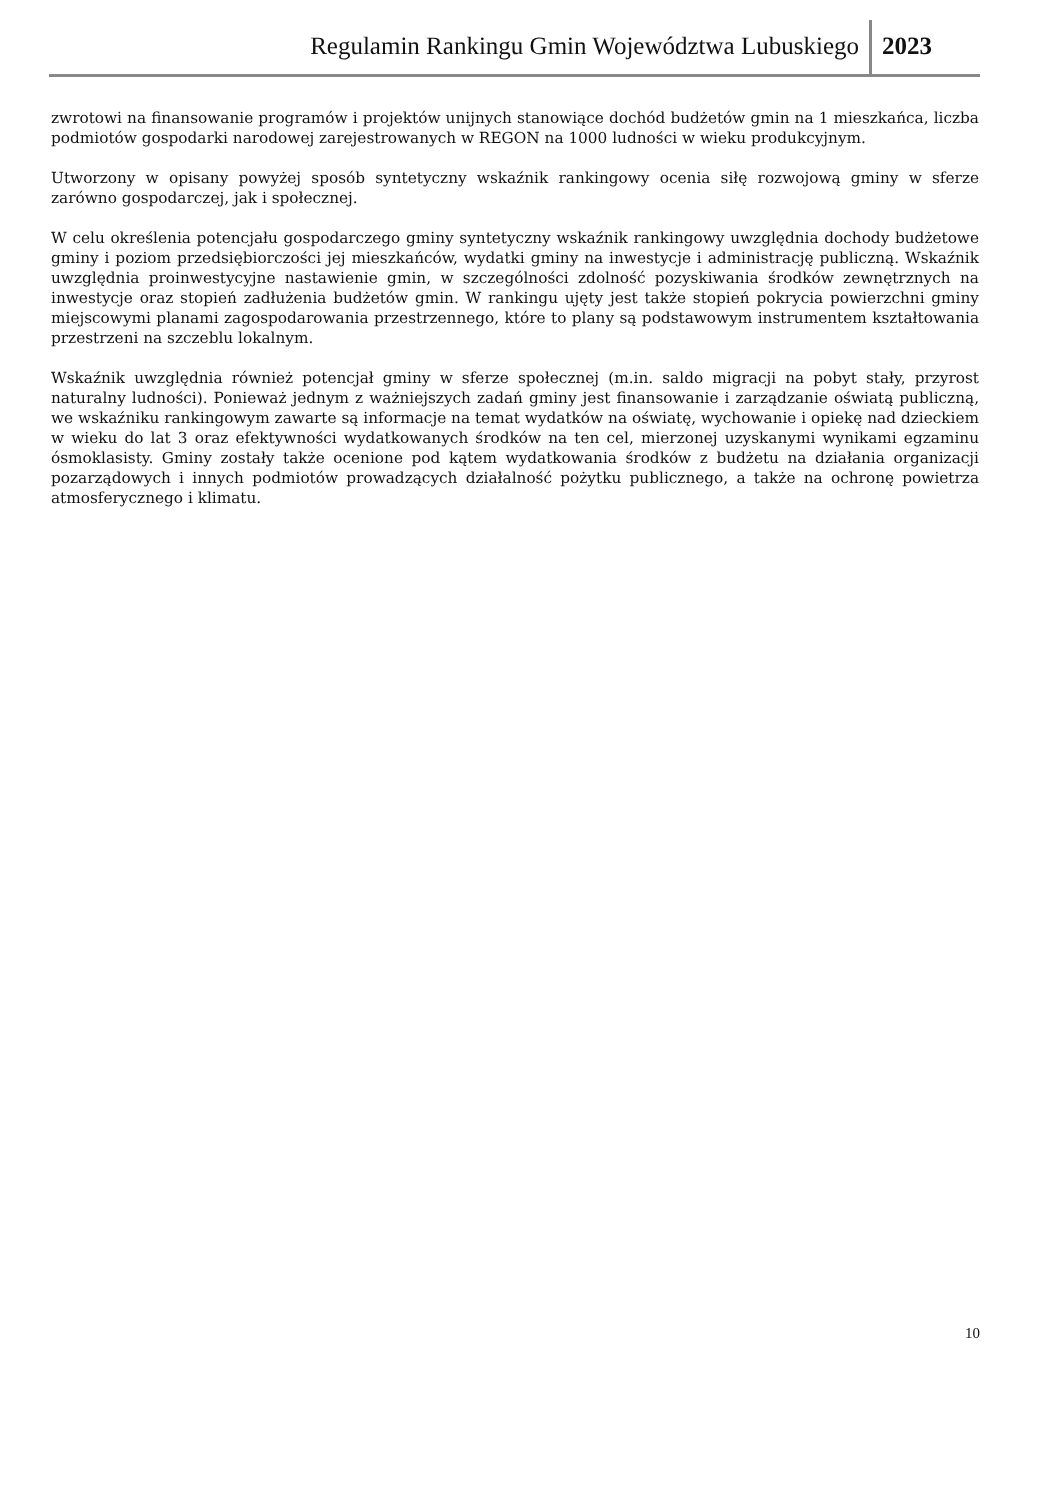Regulamin Rankingu Gmin Województwa Lubuskiego 2023
zwrotowi na finansowanie programów i projektów unijnych stanowiące dochód budżetów gmin na 1 mieszkańca, liczba podmiotów gospodarki narodowej zarejestrowanych w REGON na 1000 ludności w wieku produkcyjnym.
Utworzony w opisany powyżej sposób syntetyczny wskaźnik rankingowy ocenia siłę rozwojową gminy w sferze zarówno gospodarczej, jak i społecznej.
W celu określenia potencjału gospodarczego gminy syntetyczny wskaźnik rankingowy uwzględnia dochody budżetowe gminy i poziom przedsiębiorczości jej mieszkańców, wydatki gminy na inwestycje i administrację publiczną. Wskaźnik uwzględnia proinwestycyjne nastawienie gmin, w szczególności zdolność pozyskiwania środków zewnętrznych na inwestycje oraz stopień zadłużenia budżetów gmin. W rankingu ujęty jest także stopień pokrycia powierzchni gminy miejscowymi planami zagospodarowania przestrzennego, które to plany są podstawowym instrumentem kształtowania przestrzeni na szczeblu lokalnym.
Wskaźnik uwzględnia również potencjał gminy w sferze społecznej (m.in. saldo migracji na pobyt stały, przyrost naturalny ludności). Ponieważ jednym z ważniejszych zadań gminy jest finansowanie i zarządzanie oświatą publiczną, we wskaźniku rankingowym zawarte są informacje na temat wydatków na oświatę, wychowanie i opiekę nad dzieckiem w wieku do lat 3 oraz efektywności wydatkowanych środków na ten cel, mierzonej uzyskanymi wynikami egzaminu ósmoklasisty. Gminy zostały także ocenione pod kątem wydatkowania środków z budżetu na działania organizacji pozarządowych i innych podmiotów prowadzących działalność pożytku publicznego, a także na ochronę powietrza atmosferycznego i klimatu.
10